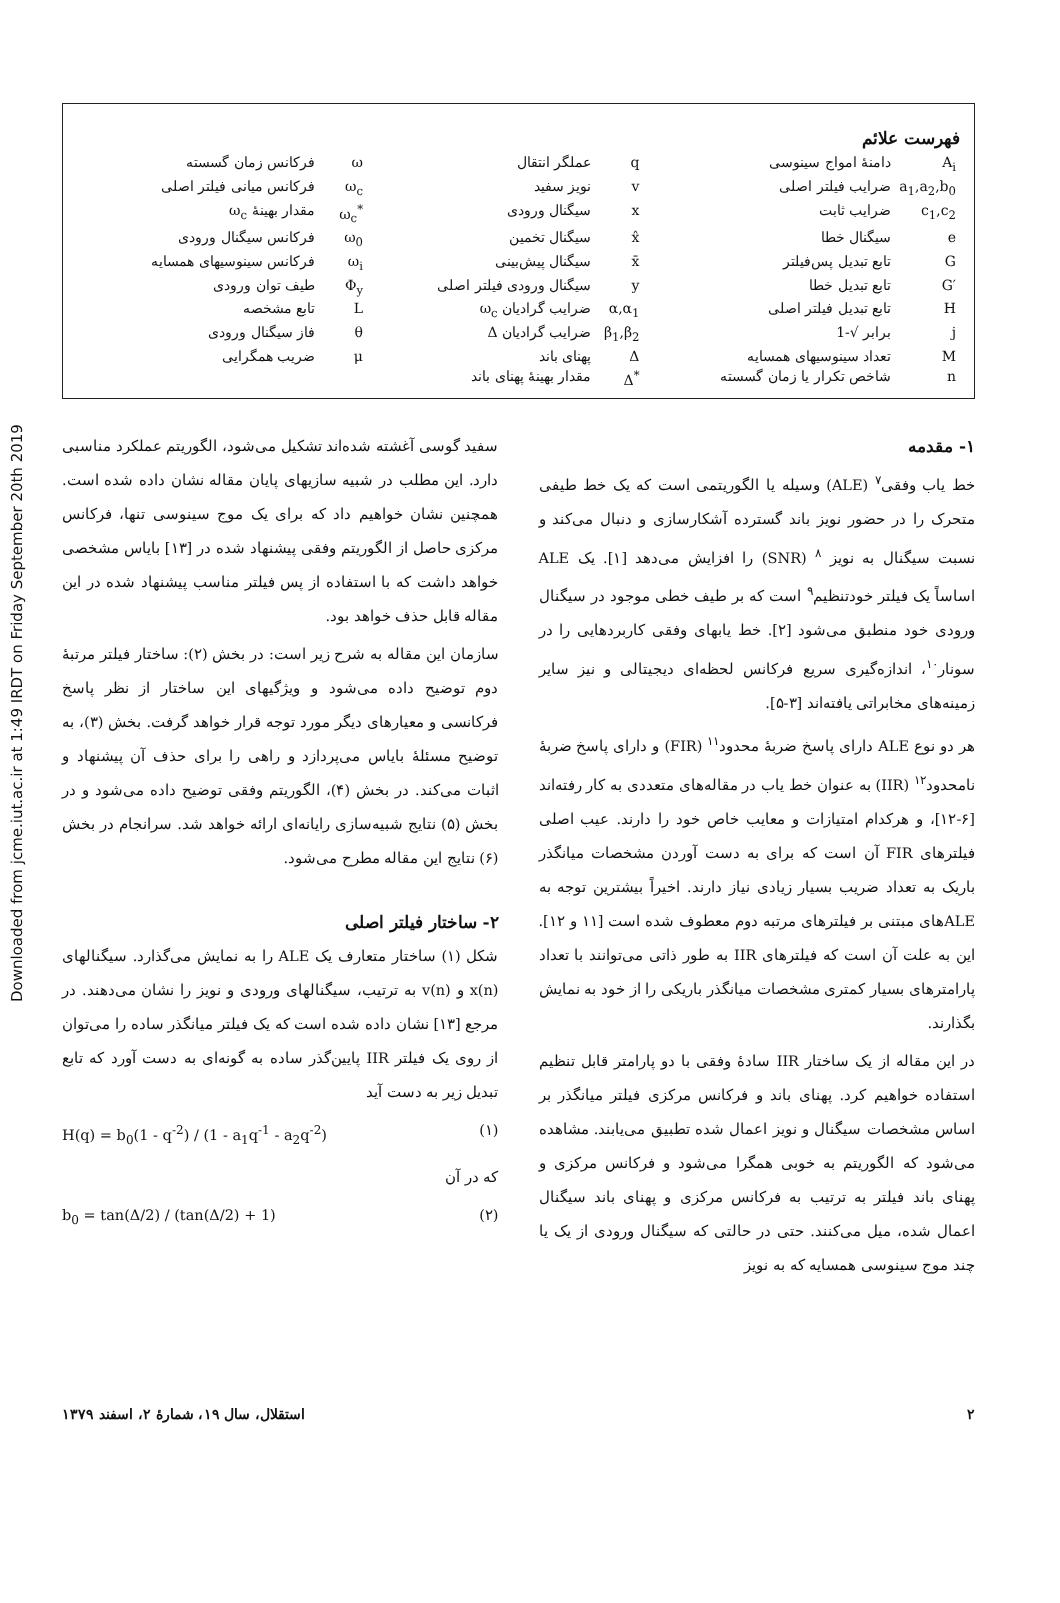Downloaded from jcme.iut.ac.ir at 1:49 IRDT on Friday September 20th 2019
فهرست علائم
| A<sub>i</sub> | دامنهٔ امواج سینوسی | q | عملگر انتقال | ω | فرکانس زمان گسسته |
| a<sub>1</sub>,a<sub>2</sub>,b<sub>0</sub> | ضرایب فیلتر اصلی | v | نویز سفید | ω<sub>c</sub> | فرکانس میانی فیلتر اصلی |
| c<sub>1</sub>,c<sub>2</sub> | ضرایب ثابت | x | سیگنال ورودی | ω<sub>c</sub><sup>*</sup> | مقدار بهینهٔ ω<sub>c</sub> |
| e | سیگنال خطا | x̂ | سیگنال تخمین | ω<sub>0</sub> | فرکانس سیگنال ورودی |
| G | تابع تبدیل پس‌فیلتر | x̄ | سیگنال پیش‌بینی | ω<sub>i</sub> | فرکانس سینوسیهای همسایه |
| G′ | تابع تبدیل خطا | y | سیگنال ورودی فیلتر اصلی | Φ<sub>y</sub> | طیف توان ورودی |
| H | تابع تبدیل فیلتر اصلی | α,α<sub>1</sub> | ضرایب گرادیان ω<sub>c</sub> | L | تابع مشخصه |
| j | برابر √-1 | β<sub>1</sub>,β<sub>2</sub> | ضرایب گرادیان Δ | θ | فاز سیگنال ورودی |
| M | تعداد سینوسیهای همسایه | Δ | پهنای باند | μ | ضریب همگرایی |
| n | شاخص تکرار یا زمان گسسته | Δ<sup>*</sup> | مقدار بهینهٔ پهنای باند | | |
۱- مقدمه
خط یاب وفقی<sup>۷</sup> (ALE) وسیله یا الگوریتمی است که یک خط طیفی متحرک را در حضور نویز باند گسترده آشکارسازی و دنبال می‌کند و نسبت سیگنال به نویز <sup>۸</sup> (SNR) را افزایش می‌دهد [۱]. یک ALE اساساً یک فیلتر خودتنظیم<sup>۹</sup> است که بر طیف خطی موجود در سیگنال ورودی خود منطبق می‌شود [۲]. خط یابهای وفقی کاربردهایی را در سونار<sup>۱۰</sup>، اندازه‌گیری سریع فرکانس لحظه‌ای دیجیتالی و نیز سایر زمینه‌های مخابراتی یافته‌اند [۳-۵].
هر دو نوع ALE دارای پاسخ ضربهٔ محدود<sup>۱۱</sup> (FIR) و دارای پاسخ ضربهٔ نامحدود<sup>۱۲</sup> (IIR) به عنوان خط یاب در مقاله‌های متعددی به کار رفته‌اند [۶-۱۲]، و هرکدام امتیازات و معایب خاص خود را دارند. عیب اصلی فیلترهای FIR آن است که برای به دست آوردن مشخصات میانگذر باریک به تعداد ضریب بسیار زیادی نیاز دارند. اخیراً بیشترین توجه به ALEهای مبتنی بر فیلترهای مرتبه دوم معطوف شده است [۱۱ و ۱۲]. این به علت آن است که فیلترهای IIR به طور ذاتی می‌توانند با تعداد پارامترهای بسیار کمتری مشخصات میانگذر باریکی را از خود به نمایش بگذارند.
در این مقاله از یک ساختار IIR سادهٔ وفقی با دو پارامتر قابل تنظیم استفاده خواهیم کرد. پهنای باند و فرکانس مرکزی فیلتر میانگذر بر اساس مشخصات سیگنال و نویز اعمال شده تطبیق می‌یابند. مشاهده می‌شود که الگوریتم به خوبی همگرا می‌شود و فرکانس مرکزی و پهنای باند فیلتر به ترتیب به فرکانس مرکزی و پهنای باند سیگنال اعمال شده، میل می‌کنند. حتی در حالتی که سیگنال ورودی از یک یا چند موج سینوسی همسایه که به نویز
سفید گوسی آغشته شده‌اند تشکیل می‌شود، الگوریتم عملکرد مناسبی دارد. این مطلب در شبیه سازیهای پایان مقاله نشان داده شده است. همچنین نشان خواهیم داد که برای یک موج سینوسی تنها، فرکانس مرکزی حاصل از الگوریتم وفقی پیشنهاد شده در [۱۳] بایاس مشخصی خواهد داشت که با استفاده از پس فیلتر مناسب پیشنهاد شده در این مقاله قابل حذف خواهد بود.
سازمان این مقاله به شرح زیر است: در بخش (۲): ساختار فیلتر مرتبهٔ دوم توضیح داده می‌شود و ویژگیهای این ساختار از نظر پاسخ فرکانسی و معیارهای دیگر مورد توجه قرار خواهد گرفت. بخش (۳)، به توضیح مسئلهٔ بایاس می‌پردازد و راهی را برای حذف آن پیشنهاد و اثبات می‌کند. در بخش (۴)، الگوریتم وفقی توضیح داده می‌شود و در بخش (۵) نتایج شبیه‌سازی رایانه‌ای ارائه خواهد شد. سرانجام در بخش (۶) نتایج این مقاله مطرح می‌شود.
۲- ساختار فیلتر اصلی
شکل (۱) ساختار متعارف یک ALE را به نمایش می‌گذارد. سیگنالهای x(n) و v(n) به ترتیب، سیگنالهای ورودی و نویز را نشان می‌دهند. در مرجع [۱۳] نشان داده شده است که یک فیلتر میانگذر ساده را می‌توان از روی یک فیلتر IIR پایین‌گذر ساده به گونه‌ای به دست آورد که تابع تبدیل زیر به دست آید
H(q) = b<sub>0</sub>(1 - q<sup>-2</sup>) / (1 - a<sub>1</sub>q<sup>-1</sup> - a<sub>2</sub>q<sup>-2</sup>) (۱)
که در آن
b<sub>0</sub> = tan(Δ/2) / (tan(Δ/2) + 1) (۲)
۲ استقلال، سال ۱۹، شمارهٔ ۲، اسفند ۱۳۷۹